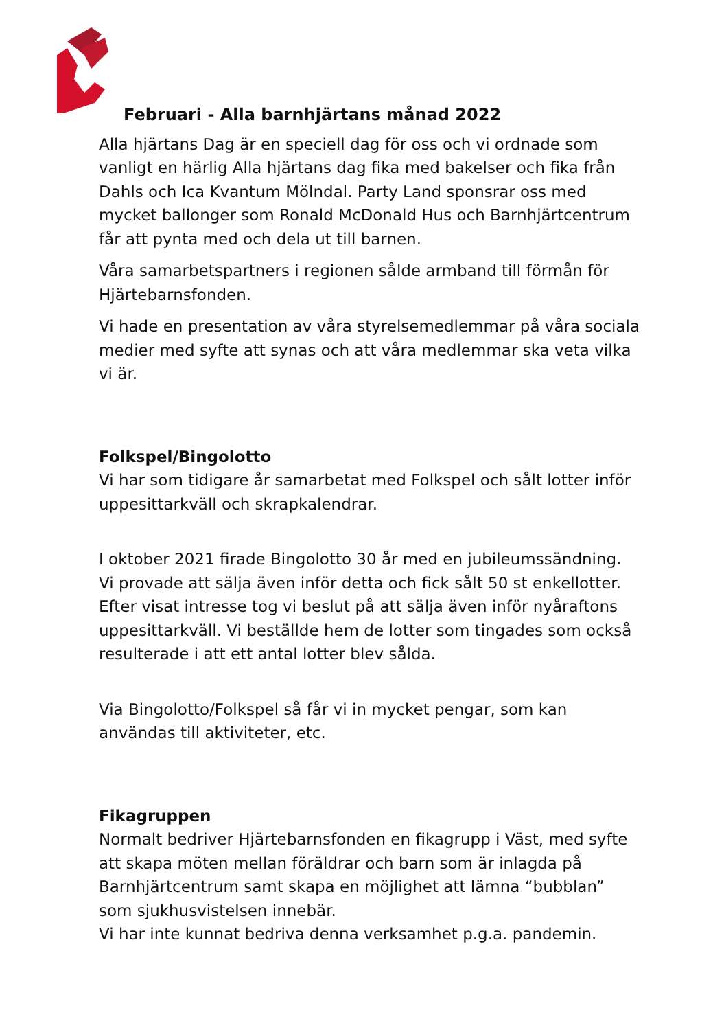Februari - Alla barnhjärtans månad 2022
Alla hjärtans Dag är en speciell dag för oss och vi ordnade som vanligt en härlig Alla hjärtans dag fika med bakelser och fika från Dahls och Ica Kvantum Mölndal. Party Land sponsrar oss med mycket ballonger som Ronald McDonald Hus och Barnhjärtcentrum får att pynta med och dela ut till barnen.
Våra samarbetspartners i regionen sålde armband till förmån för Hjärtebarnsfonden.
Vi hade en presentation av våra styrelsemedlemmar på våra sociala medier med syfte att synas och att våra medlemmar ska veta vilka vi är.
Folkspel/Bingolotto
Vi har som tidigare år samarbetat med Folkspel och sålt lotter inför uppesittarkväll och skrapkalendrar.
I oktober 2021 firade Bingolotto 30 år med en jubileumssändning. Vi provade att sälja även inför detta och fick sålt 50 st enkellotter. Efter visat intresse tog vi beslut på att sälja även inför nyåraftons uppesittarkväll. Vi beställde hem de lotter som tingades som också resulterade i att ett antal lotter blev sålda.
Via Bingolotto/Folkspel så får vi in mycket pengar, som kan användas till aktiviteter, etc.
Fikagruppen
Normalt bedriver Hjärtebarnsfonden en fikagrupp i Väst, med syfte att skapa möten mellan föräldrar och barn som är inlagda på Barnhjärtcentrum samt skapa en möjlighet att lämna “bubblan” som sjukhusvistelsen innebär.
Vi har inte kunnat bedriva denna verksamhet p.g.a. pandemin.